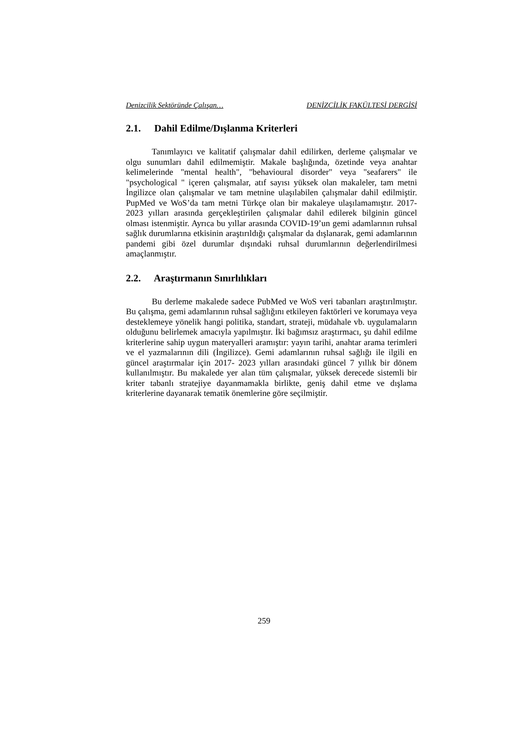Denizcilik Sektöründe Çalışan… DENİZCİLİK FAKÜLTESİ DERGİSİ
2.1. Dahil Edilme/Dışlanma Kriterleri
Tanımlayıcı ve kalitatif çalışmalar dahil edilirken, derleme çalışmalar ve olgu sunumları dahil edilmemiştir. Makale başlığında, özetinde veya anahtar kelimelerinde "mental health", "behavioural disorder" veya "seafarers" ile "psychological " içeren çalışmalar, atıf sayısı yüksek olan makaleler, tam metni İngilizce olan çalışmalar ve tam metnine ulaşılabilen çalışmalar dahil edilmiştir. PupMed ve WoS’da tam metni Türkçe olan bir makaleye ulaşılamamıştır. 2017-2023 yılları arasında gerçekleştirilen çalışmalar dahil edilerek bilginin güncel olması istenmiştir. Ayrıca bu yıllar arasında COVID-19’un gemi adamlarının ruhsal sağlık durumlarına etkisinin araştırıldığı çalışmalar da dışlanarak, gemi adamlarının pandemi gibi özel durumlar dışındaki ruhsal durumlarının değerlendirilmesi amaçlanmıştır.
2.2. Araştırmanın Sınırlılıkları
Bu derleme makalede sadece PubMed ve WoS veri tabanları araştırılmıştır. Bu çalışma, gemi adamlarının ruhsal sağlığını etkileyen faktörleri ve korumaya veya desteklemeye yönelik hangi politika, standart, strateji, müdahale vb. uygulamaların olduğunu belirlemek amacıyla yapılmıştır. İki bağımsız araştırmacı, şu dahil edilme kriterlerine sahip uygun materyalleri aramıştır: yayın tarihi, anahtar arama terimleri ve el yazmalarının dili (İngilizce). Gemi adamlarının ruhsal sağlığı ile ilgili en güncel araştırmalar için 2017- 2023 yılları arasındaki güncel 7 yıllık bir dönem kullanılmıştır. Bu makalede yer alan tüm çalışmalar, yüksek derecede sistemli bir kriter tabanlı stratejiye dayanmamakla birlikte, geniş dahil etme ve dışlama kriterlerine dayanarak tematik önemlerine göre seçilmiştir.
259